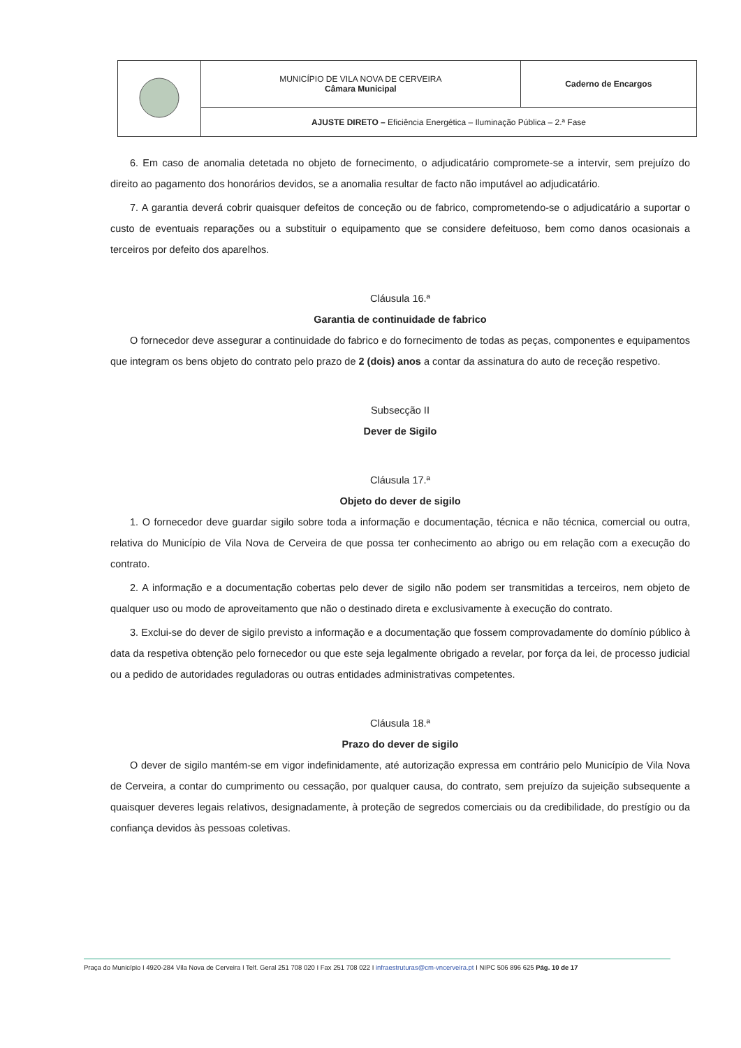| | MUNICÍPIO DE VILA NOVA DE CERVEIRA Câmara Municipal | Caderno de Encargos |
| | AJUSTE DIRETO – Eficiência Energética – Iluminação Pública – 2.ª Fase | |
6. Em caso de anomalia detetada no objeto de fornecimento, o adjudicatário compromete-se a intervir, sem prejuízo do direito ao pagamento dos honorários devidos, se a anomalia resultar de facto não imputável ao adjudicatário.
7. A garantia deverá cobrir quaisquer defeitos de conceção ou de fabrico, comprometendo-se o adjudicatário a suportar o custo de eventuais reparações ou a substituir o equipamento que se considere defeituoso, bem como danos ocasionais a terceiros por defeito dos aparelhos.
Cláusula 16.ª
Garantia de continuidade de fabrico
O fornecedor deve assegurar a continuidade do fabrico e do fornecimento de todas as peças, componentes e equipamentos que integram os bens objeto do contrato pelo prazo de 2 (dois) anos a contar da assinatura do auto de receção respetivo.
Subsecção II
Dever de Sigilo
Cláusula 17.ª
Objeto do dever de sigilo
1. O fornecedor deve guardar sigilo sobre toda a informação e documentação, técnica e não técnica, comercial ou outra, relativa do Município de Vila Nova de Cerveira de que possa ter conhecimento ao abrigo ou em relação com a execução do contrato.
2. A informação e a documentação cobertas pelo dever de sigilo não podem ser transmitidas a terceiros, nem objeto de qualquer uso ou modo de aproveitamento que não o destinado direta e exclusivamente à execução do contrato.
3. Exclui-se do dever de sigilo previsto a informação e a documentação que fossem comprovadamente do domínio público à data da respetiva obtenção pelo fornecedor ou que este seja legalmente obrigado a revelar, por força da lei, de processo judicial ou a pedido de autoridades reguladoras ou outras entidades administrativas competentes.
Cláusula 18.ª
Prazo do dever de sigilo
O dever de sigilo mantém-se em vigor indefinidamente, até autorização expressa em contrário pelo Município de Vila Nova de Cerveira, a contar do cumprimento ou cessação, por qualquer causa, do contrato, sem prejuízo da sujeição subsequente a quaisquer deveres legais relativos, designadamente, à proteção de segredos comerciais ou da credibilidade, do prestígio ou da confiança devidos às pessoas coletivas.
Praça do Município I 4920-284 Vila Nova de Cerveira I Telf. Geral 251 708 020 I Fax 251 708 022 I infraestruturas@cm-vncerveira.pt I NIPC 506 896 625 Pág. 10 de 17